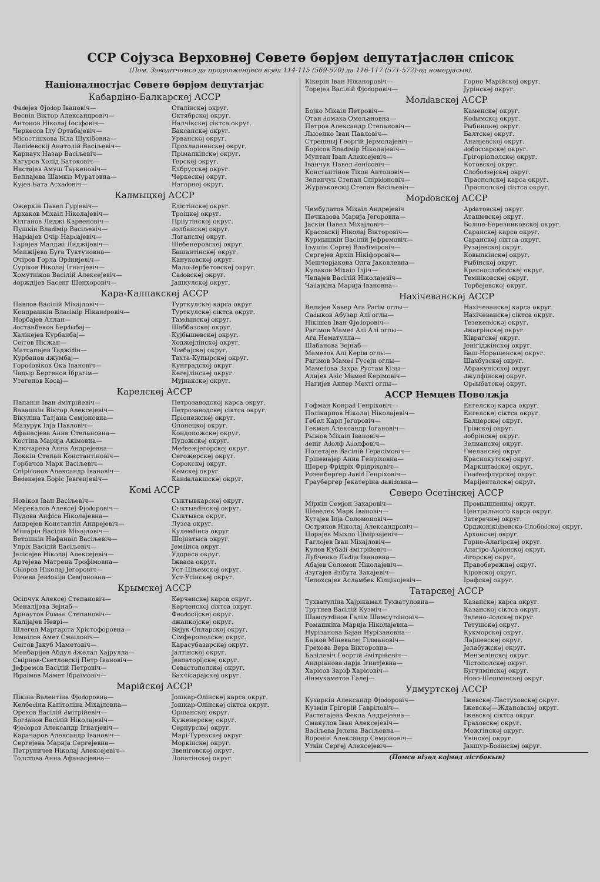ССР Сојузса Верховнөј Сөветө бөрјөм ԁепутатјаслөн спісок
(Пом. Заводітчөмсө да продолженіјесө віҙөд 114-115 (569-570) да 116-117 (571-572)-өд номерјасыв).
Націоналностјас Сөветө бөрјөм ԁепутатјас
Кабардіно-Балкарскөј АССР
| Фаԁејев Фјоԁор Івановіч— | Сталінскөј округ. |
| Весніn Віктор Александровіч— | Октябрскөј округ. |
| Антонов Ніколај Іосіфовіч— | Налчікскөј сіктса округ. |
| Черкесов Ілу Ортабајевіч— | Баксанскөј округ. |
| Місостішхова Біла Шухібовна— | Урванскөј округ. |
| Лапіԁевскіј Анатолій Васіљевіч— | Прохладненскөј округ. |
| Карнаух Назар Васіљевіч— | Прімалкінскөј округ. |
| Хагуров Холід Батоковіч— | Терскөј округ. |
| Настајев Амуш Таукеновіч— | Елбрусскөј округ. |
| Беппајева Шамкіз Муратовна— | Черкескөј округ. |
| Кујев Бата Асхаԁовіч— | Нагорнөј округ. |
Калмыцкөј АССР
| Оҗеркін Павел Гурјевіч— | Елістінскөј округ. |
| Архаков Міхаіл Ніколајевіч— | Троіцкөј округ. |
| Кілганов Лиджі Карвеновіч— | Прііутінскөј округ. |
| Пушкін Влаԁімір Васіљевіч— | Ԁолбанскөј округ. |
| Нарԁајев Очір Нарԁајевіч— | Логанскөј округ. |
| Гаряјев Малджі Лиджіјевіч— | Шебенеровскөј округ. |
| Манжіјева Буга Туктуновна— | Башантінскөј округ. |
| Очіров Горла Орԁнијевіч— | Кануковскөј округ. |
| Суріков Ніколај Ігнатјевіч— | Мало-Ԁербетовскөј округ. |
| Хомутніков Васілій Алексејевіч— | Саԁовскөј округ. |
| Ԁорждіјев Басенг Шенхоровіч— | Јашкулскөј округ. |
Кара-Калпакскөј АССР
| Павлов Васілій Міхајловіч— | Турткулскөј карса округ. |
| Кондрашкін Влаԁімір Ніканԁровіч— | Турткулскөј сіктса округ. |
| Норбајев Аллан— | Тамԁынскөј округ. |
| Ԁостанбеков Берԁыбај— | Шаббазскөј округ. |
| Халікејев Курбанбај— | Кујбышевскөј округ. |
| Сеітов Пісжан— | Ходжејлінскөј округ. |
| Матсапајев Таджіԁін— | Чімбајскөј округ. |
| Курбанов Ԁжумбај— | Тахта-Купырскөј округ. |
| Гороԁовіков Ока Івановіч— | Кунградскөј округ. |
| Чадыр Бергенов Ібрагім— | Кегејлінскөј округ. |
| Утегенов Косај— | Мујнакскөј округ. |
Карелскөј АССР
| Папанін Іван Ԁмітрійевіч— | Петрозаводскөј карса округ. |
| Вавашкін Віктор Алексејевіч— | Петрозаводскөј сіктса округ. |
| Вікуліна Татјана Семјоновна— | Пріонежскөј округ. |
| Мазурук Ілја Павловіч— | Олонецкөј округ. |
| Афанасјева Анна Степановна— | Кондопожскөј округ. |
| Костіна Марија Акімовна— | Пудожскөј округ. |
| Ключарева Анна Андрејевна— | Меԁвежјегорскөј округ. |
| Локкін Степан Константіновіч— | Сегоҗерскөј округ. |
| Горбачов Марк Васіљевіч— | Сорокскөј округ. |
| Спіріԁонов Александр Івановіч— | Кемскөј округ. |
| Веԁенејев Боріс Јевгенјевіч— | Канԁалакшскөј округ. |
Комі АССР
| Новіков Іван Васіљевіч— | Сыктывкарскөј округ. |
| Мерекалов Алексеј Фјоԁоровіч— | Сыктывԁінскөј округ. |
| Пудова Анфіса Ніколајевна— | Сыктывса округ. |
| Андрејев Константін Андрејевіч— | Лузса округ. |
| Мішарін Васілій Міхајловіч— | Кулөмԁінса округ. |
| Ветошкін Нафанаіл Васіљевіч— | Шојнатыса округ. |
| Улріх Васілій Васіљевіч— | Јемԁінса округ. |
| Јелісејев Ніколај Алексејевіч— | Удораса округ. |
| Артејева Матрена Трофімовна— | Іжваса округ. |
| Сіԁоров Ніколај Јегоровіч— | Уст-Ціљемскөј округ. |
| Рочева Јевԁокіја Семјоновна— | Уст-Усінскөј округ. |
Крымскөј АССР
| Осіпчук Алексеј Степановіч— | Керченскөј карса округ. |
| Меналіјева Зејнаб— | Керченскөј сіктса округ. |
| Арнаутов Роман Степановіч— | Феоԁосіјскөј округ. |
| Каліјајев Неврі— | Ԁжанкојскөј округ. |
| Шлегел Маргаріта Хрістофоровна— | Бијук-Онларскөј округ. |
| Ісмаілов Амет Смаіловіч— | Сімферополскөј округ. |
| Сеітов Јакуб Маметовіч— | Карасубазарскөј округ. |
| Менбаріјев Абдул Ԁжелал Хајрулла— | Јалтінскөј округ. |
| Смірнов-Светловскіј Петр Івановіч— | Јевпаторіјскөј округ. |
| Јефремов Васілій Петровіч— | Севастополскөј округ. |
| Ібраімов Мамет Ібраімовіч— | Бахчісарајскөј округ. |
Марійскөј АССР
| Пікіна Валентіна Фјоԁоровна— | Јошкар-Олінскөј карса округ. |
| Келбеԁіна Капітоліна Міхајловна— | Јошкар-Олінскөј сіктса округ. |
| Орехов Васілій Ԁмітрійевіч— | Оршанскөј округ. |
| Богԁанов Васілій Ніколајевіч— | Куженерскөј округ. |
| Фјеԁоров Александр Ігнатјевіч— | Сернурскөј округ. |
| Карачаров Александр Івановіч— | Марі-Турекскөј округ. |
| Сергејева Марија Сергејевна— | Моркінскөј округ. |
| Петруничев Ніколај Алексејевіч— | Звеніговскөј округ. |
| Толстова Анна Афанасјевна— | Лопатінскөј округ. |
| Кікерін Іван Ніканоровіч— | Горно Марійскөј округ. |
| Торејев Васілій Фјоԁоровіч— | Јурінскөј округ. |
Молԁавскөј АССР
| Бојко Міхаіл Петровіч— | Каменскөј округ. |
| Отан Ԁомаха Омељановна— | Коԁымскөј округ. |
| Петров Александр Степановіч— | Рыбницкөј округ. |
| Лысенко Іван Павловіч— | Балтскөј округ. |
| Стрешныј Георгій Јермолајевіч— | Ананјевскөј округ. |
| Борісов Влаԁімір Ніколајевіч— | Ԁобоссарскөј округ. |
| Мунтан Іван Алексејевіч— | Грігоріополскөј округ. |
| Іванчук Павел Ԁенісовіч— | Котовскөј округ. |
| Константінов Тіхон Антоновіч— | Слобоԁзејскөј округ. |
| Зеленчук Степан Спіріԁоновіч— | Тірасполскөј карса округ. |
| Журавковскіј Степан Васіљевіч— | Тірасполскөј сіктса округ. |
Морԁовскөј АССР
| Чембулатов Міхаіл Андрејевіч | Арԁатовскөј округ. |
| Печказова Марија Јегоровна— | Аташевскөј округ. |
| Јаскін Павел Міхајловіч— | Болше-Березниковскөј округ. |
| Красовскіј Ніколај Вікторовіч— | Саранскөј карса округ. |
| Курмышкін Васілій Јефремовіч— | Саранскөј сіктса округ. |
| Іљушін Сергеј Влаԁіміровіч— | Рузајевскөј округ. |
| Сергејев Архіп Нікіфоровіч— | Ковылкінскөј округ. |
| Мешчерјакова Олга Јаковлевна— | Рыбінскөј округ. |
| Кулаков Міхаіл Ілјіч— | Краснослобоԁскөј округ. |
| Чепајев Васілій Ніколајевіч— | Темніковскөј округ. |
| Чаԁајкіна Марија Івановна— | Торбејевскөј округ. |
Нахічеванскөј АССР
| Велијев Хавер Ага Рагім оглы— | Нахічеванскөј карса округ. |
| Саԁыков Абузар Алі оглы— | Нахічеванскөј сіктса округ. |
| Нікішев Іван Фјоԁоровіч— | Тезекенԁскөј округ. |
| Рагімов Мамеԁ Алі Алі оглы— | Ԁжагрінскөј округ. |
| Ага Нематулла— | Ківрагскөј округ. |
| Шабанова Зејнаб— | Јенігіджінскөј округ. |
| Мамеԁов Алі Керім оглы— | Баш-Норашенскөј округ. |
| Рагімов Мамеԁ Гусејн оглы— | Шахбузскөј округ. |
| Мамеԁова Захра Рустам Кізы— | Абракунісскөј округ. |
| Алијев Азіс Мамеԁ Керімовіч— | Ԁжулфінскөј округ. |
| Нагијев Акпер Мехті оглы— | Орԁыбатскөј округ. |
АССР Немцев Поволжја
| Гофман Конраԁ Генріховіч— | Енгелскөј карса округ. |
| Полікарпов Ніколај Ніколајевіч— | Енгелскөј сіктса округ. |
| Гебел Карл Јегоровіч— | Балцерскөј округ. |
| Гекман Александр Іогановіч— | Грімскөј округ. |
| Рыжов Міхаіл Івановіч— | Ԁобрінскөј округ. |
| Ԁеніг Аԁолф Аԁолфовіч— | Зелманскөј округ. |
| Полетајев Васілій Герасімовіч— | Гмеланскөј округ. |
| Грінемајер Анна Генріховна— | Краснокутскөј округ. |
| Шерер Фрідріх Фрідріховіч— | Маркштаԁскөј округ. |
| Розенбергер Ԁавіԁ Генріховіч— | Гнаԁенфлурскөј округ. |
| Граубергер Јекатеріна Ԁавіԁовна— | Маріјенталскөј округ. |
Северо Осетінскөј АССР
| Міркін Семјон Захаровіч— | Промышленнөј округ. |
| Шевелев Марк Івановіч— | Центрального карса округ. |
| Хугајев Ілја Соломоновіч— | Затеречнөј округ. |
| Остряков Ніколај Александровіч— | Орджонікіԁзевско-Слобоԁскөј округ. |
| Цорајев Мыхло Цімірзајевіч— | Архонскөј округ. |
| Гаглојев Іван Міхајловіч— | Горно-Алагірскөј округ. |
| Кулов Кубаԁі Ԁмітрійевіч— | Алагіро-Арԁонскөј округ. |
| Лубченко Лиԁіја Івановна— | Ԁігорскөј округ. |
| Абајев Соломон Ніколајевіч— | Правобережнөј округ. |
| Ԁзугајев Ԁзібута Закајевіч— | Кіровскөј округ. |
| Челохсајев Асламбек Кілцікојевіч— | Ірафскөј округ. |
Татарскөј АССР
| Тухватуліна Хајрікамал Тухватуловна— | Казанскөј карса округ. |
| Трутнев Васілій Кузміч— | Казанскөј сіктса округ. |
| Шамсутԁінов Галім Шамсутԁіновіч— | Зелено-Ԁолскөј округ. |
| Ромашкіна Марија Ніколајевна— | Тетушскөј округ. |
| Нурізанова Бајан Нурізановна— | Кукморскөј округ. |
| Бајков Міневалеј Гілмановіч— | Лајшевскөј округ. |
| Грехова Вера Вікторовна— | Јелабужскөј округ. |
| Базілевіч Георгій Ԁмітрійевіч— | Мензелінскөј округ. |
| Андріанова Ԁарја Ігнатјевна— | Чістополскөј округ. |
| Харісов Заріф Харісовіч— | Бугулмінскөј округ. |
| Ԁінмухаметов Галеј— | Ново-Шешмінскөј округ. |
Удмуртскөј АССР
| Кухаркін Александр Фјоԁоровіч— | Іжевскөј-Пастуховскөј округ. |
| Кузмін Грігорій Гавріловіч— | Іжевскөј—Ждановскөј округ. |
| Растегајева Фекла Андрејевна— | Іжевскөј сіктса округ. |
| Смакулов Іван Алексејевіч— | Граховскөј округ. |
| Васіљева Јелена Васіљевна— | Можгінскөј округ. |
| Воронін Александр Семјоновіч— | Увінскөј округ. |
| Уткін Сергеј Алексејевіч— | Јакшур-Боԁінскөј округ. |
(Помсө віҙөд којмөд лістбокыв)